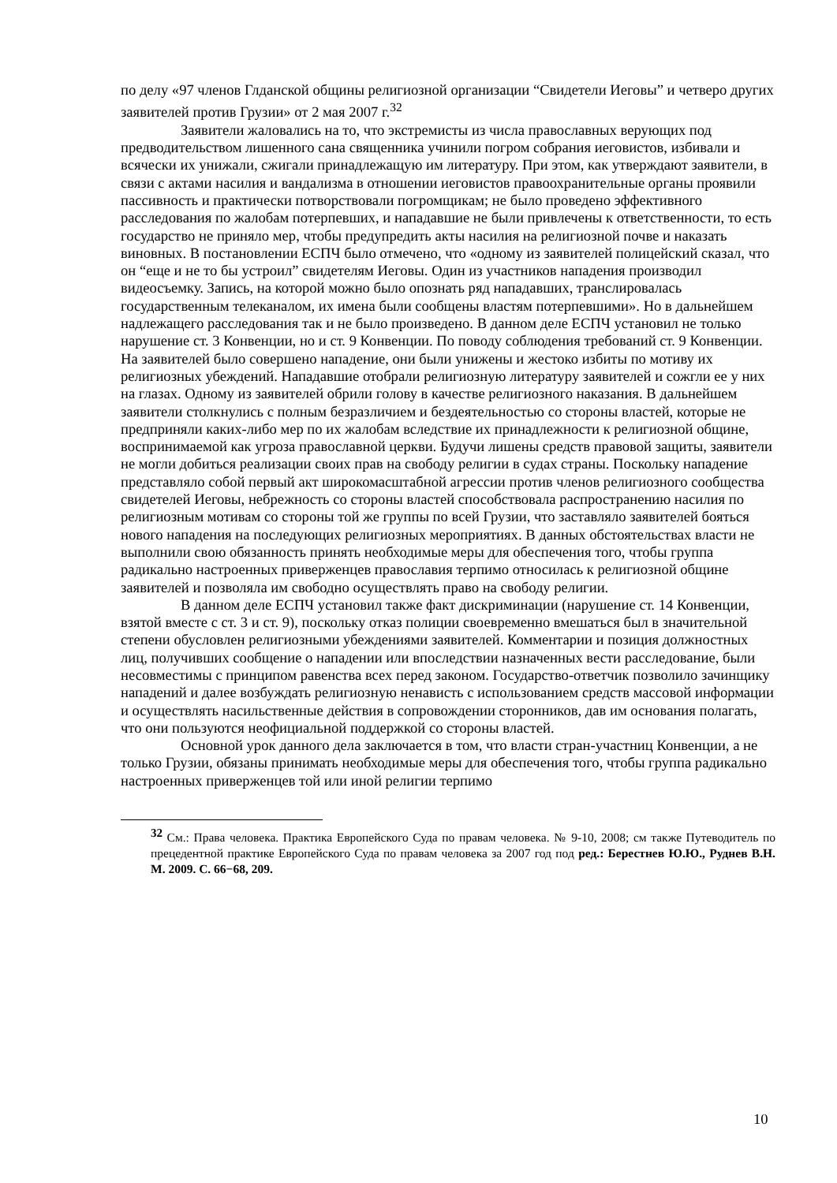по делу «97 членов Глданской общины религиозной организации “Свидетели Иеговы” и четверо других заявителей против Грузии» от 2 мая 2007 г.<sup>32</sup>
Заявители жаловались на то, что экстремисты из числа православных верующих под предводительством лишенного сана священника учинили погром собрания иеговистов, избивали и всячески их унижали, сжигали принадлежащую им литературу. При этом, как утверждают заявители, в связи с актами насилия и вандализма в отношении иеговистов правоохранительные органы проявили пассивность и практически потворствовали погромщикам; не было проведено эффективного расследования по жалобам потерпевших, и нападавшие не были привлечены к ответственности, то есть государство не приняло мер, чтобы предупредить акты насилия на религиозной почве и наказать виновных. В постановлении ЕСПЧ было отмечено, что «одному из заявителей полицейский сказал, что он “еще и не то бы устроил” свидетелям Иеговы. Один из участников нападения производил видеосъемку. Запись, на которой можно было опознать ряд нападавших, транслировалась государственным телеканалом, их имена были сообщены властям потерпевшими». Но в дальнейшем надлежащего расследования так и не было произведено. В данном деле ЕСПЧ установил не только нарушение ст. 3 Конвенции, но и ст. 9 Конвенции. По поводу соблюдения требований ст. 9 Конвенции. На заявителей было совершено нападение, они были унижены и жестоко избиты по мотиву их религиозных убеждений. Нападавшие отобрали религиозную литературу заявителей и сожгли ее у них на глазах. Одному из заявителей обрили голову в качестве религиозного наказания. В дальнейшем заявители столкнулись с полным безразличием и бездеятельностью со стороны властей, которые не предприняли каких-либо мер по их жалобам вследствие их принадлежности к религиозной общине, воспринимаемой как угроза православной церкви. Будучи лишены средств правовой защиты, заявители не могли добиться реализации своих прав на свободу религии в судах страны. Поскольку нападение представляло собой первый акт широкомасштабной агрессии против членов религиозного сообщества свидетелей Иеговы, небрежность со стороны властей способствовала распространению насилия по религиозным мотивам со стороны той же группы по всей Грузии, что заставляло заявителей бояться нового нападения на последующих религиозных мероприятиях. В данных обстоятельствах власти не выполнили свою обязанность принять необходимые меры для обеспечения того, чтобы группа радикально настроенных приверженцев православия терпимо относилась к религиозной общине заявителей и позволяла им свободно осуществлять право на свободу религии.
В данном деле ЕСПЧ установил также факт дискриминации (нарушение ст. 14 Конвенции, взятой вместе с ст. 3 и ст. 9), поскольку отказ полиции своевременно вмешаться был в значительной степени обусловлен религиозными убеждениями заявителей. Комментарии и позиция должностных лиц, получивших сообщение о нападении или впоследствии назначенных вести расследование, были несовместимы с принципом равенства всех перед законом. Государство-ответчик позволило зачинщику нападений и далее возбуждать религиозную ненависть с использованием средств массовой информации и осуществлять насильственные действия в сопровождении сторонников, дав им основания полагать, что они пользуются неофициальной поддержкой со стороны властей.
Основной урок данного дела заключается в том, что власти стран-участниц Конвенции, а не только Грузии, обязаны принимать необходимые меры для обеспечения того, чтобы группа радикально настроенных приверженцев той или иной религии терпимо
<sup>32</sup> См.: Права человека. Практика Европейского Суда по правам человека. № 9-10, 2008; см также Путеводитель по прецедентной практике Европейского Суда по правам человека за 2007 год под ред.: Берестнев Ю.Ю., Руднев В.Н. М. 2009. С. 66−68, 209.
10